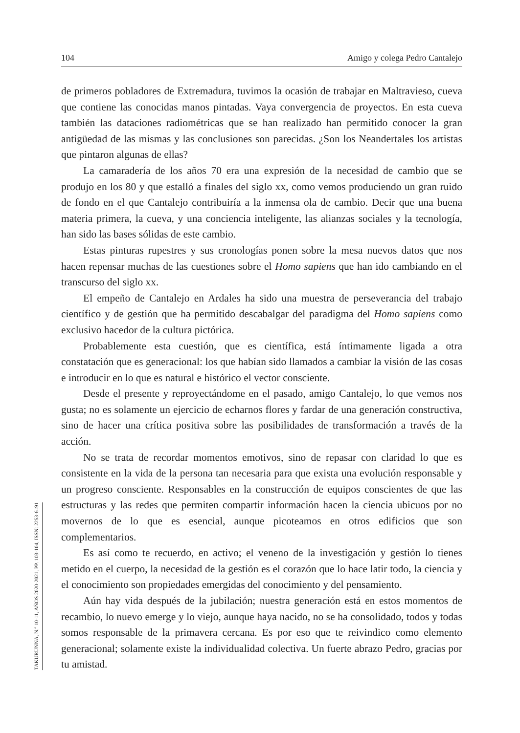104 Amigo y colega Pedro Cantalejo
de primeros pobladores de Extremadura, tuvimos la ocasión de trabajar en Maltravieso, cueva que contiene las conocidas manos pintadas. Vaya convergencia de proyectos. En esta cueva también las dataciones radiométricas que se han realizado han permitido conocer la gran antigüedad de las mismas y las conclusiones son parecidas. ¿Son los Neandertales los artistas que pintaron algunas de ellas?
La camaradería de los años 70 era una expresión de la necesidad de cambio que se produjo en los 80 y que estalló a finales del siglo xx, como vemos produciendo un gran ruido de fondo en el que Cantalejo contribuiría a la inmensa ola de cambio. Decir que una buena materia primera, la cueva, y una conciencia inteligente, las alianzas sociales y la tecnología, han sido las bases sólidas de este cambio.
Estas pinturas rupestres y sus cronologías ponen sobre la mesa nuevos datos que nos hacen repensar muchas de las cuestiones sobre el Homo sapiens que han ido cambiando en el transcurso del siglo xx.
El empeño de Cantalejo en Ardales ha sido una muestra de perseverancia del trabajo científico y de gestión que ha permitido descabalgar del paradigma del Homo sapiens como exclusivo hacedor de la cultura pictórica.
Probablemente esta cuestión, que es científica, está íntimamente ligada a otra constatación que es generacional: los que habían sido llamados a cambiar la visión de las cosas e introducir en lo que es natural e histórico el vector consciente.
Desde el presente y reproyectándome en el pasado, amigo Cantalejo, lo que vemos nos gusta; no es solamente un ejercicio de echarnos flores y fardar de una generación constructiva, sino de hacer una crítica positiva sobre las posibilidades de transformación a través de la acción.
No se trata de recordar momentos emotivos, sino de repasar con claridad lo que es consistente en la vida de la persona tan necesaria para que exista una evolución responsable y un progreso consciente. Responsables en la construcción de equipos conscientes de que las estructuras y las redes que permiten compartir información hacen la ciencia ubicuos por no movernos de lo que es esencial, aunque picoteamos en otros edificios que son complementarios.
Es así como te recuerdo, en activo; el veneno de la investigación y gestión lo tienes metido en el cuerpo, la necesidad de la gestión es el corazón que lo hace latir todo, la ciencia y el conocimiento son propiedades emergidas del conocimiento y del pensamiento.
Aún hay vida después de la jubilación; nuestra generación está en estos momentos de recambio, lo nuevo emerge y lo viejo, aunque haya nacido, no se ha consolidado, todos y todas somos responsable de la primavera cercana. Es por eso que te reivindico como elemento generacional; solamente existe la individualidad colectiva. Un fuerte abrazo Pedro, gracias por tu amistad.
TAKURUNNA, N.º 10-11, AÑOS 2020-2021, PP. 103-104, ISSN: 2253-6191